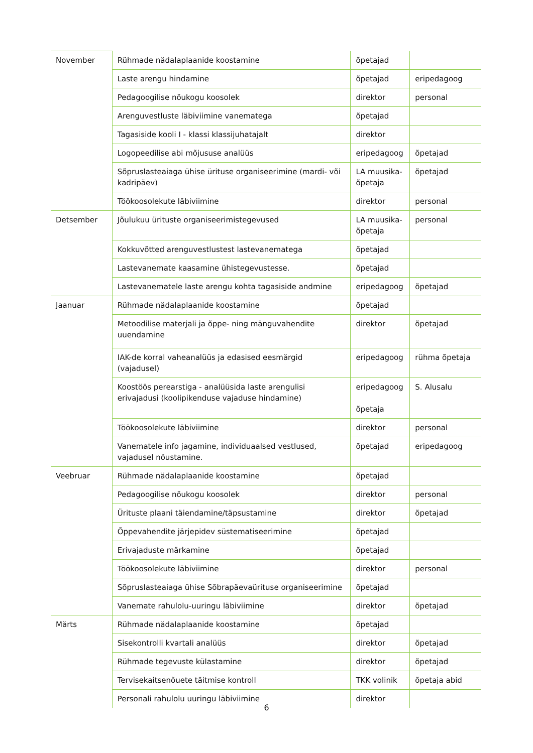| November | Rühmade nädalaplaanide koostamine | õpetajad | |
| | Laste arengu hindamine | õpetajad | eripedagoog |
| | Pedagoogilise nõukogu koosolek | direktor | personal |
| | Arenguvestluste läbiviimine vanematega | õpetajad | |
| | Tagasiside kooli I - klassi klassijuhatajalt | direktor | |
| | Logopeedilise abi mõjususe analüüs | eripedagoog | õpetajad |
| | Sõpruslasteaiaga ühise ürituse organiseerimine (mardi- või kadripäev) | LA muusika-õpetaja | õpetajad |
| | Töökoosolekute läbiviimine | direktor | personal |
| Detsember | Jõulukuu ürituste organiseerimistegevused | LA muusika-õpetaja | personal |
| | Kokkuvõtted arenguvestlustest lastevanematega | õpetajad | |
| | Lastevanemate kaasamine ühistegevustesse. | õpetajad | |
| | Lastevanematele laste arengu kohta tagasiside andmine | eripedagoog | õpetajad |
| Jaanuar | Rühmade nädalaplaanide koostamine | õpetajad | |
| | Metoodilise materjali ja õppe- ning mänguvahendite uuendamine | direktor | õpetajad |
| | IAK-de korral vaheanalüüs ja edasised eesmärgid (vajadusel) | eripedagoog | rühma õpetaja |
| | Koostöös perearstiga - analüüsida laste arengulisi erivajadusi (koolipikenduse vajaduse hindamine) | eripedagoog õpetaja | S. Alusalu |
| | Töökoosolekute läbiviimine | direktor | personal |
| | Vanematele info jagamine, individuaalsed vestlused, vajadusel nõustamine. | õpetajad | eripedagoog |
| Veebruar | Rühmade nädalaplaanide koostamine | õpetajad | |
| | Pedagoogilise nõukogu koosolek | direktor | personal |
| | Ürituste plaani täiendamine/täpsustamine | direktor | õpetajad |
| | Õppevahendite järjepidev süstematiseerimine | õpetajad | |
| | Erivajaduste märkamine | õpetajad | |
| | Töökoosolekute läbiviimine | direktor | personal |
| | Sõpruslasteaiaga ühise Sõbrapäevaürituse organiseerimine | õpetajad | |
| | Vanemate rahulolu-uuringu läbiviimine | direktor | õpetajad |
| Märts | Rühmade nädalaplaanide koostamine | õpetajad | |
| | Sisekontrolli kvartali analüüs | direktor | õpetajad |
| | Rühmade tegevuste külastamine | direktor | õpetajad |
| | Tervisekaitsenõuete täitmise kontroll | TKK volinik | õpetaja abid |
| | Personali rahulolu uuringu läbiviimine | direktor | |
6